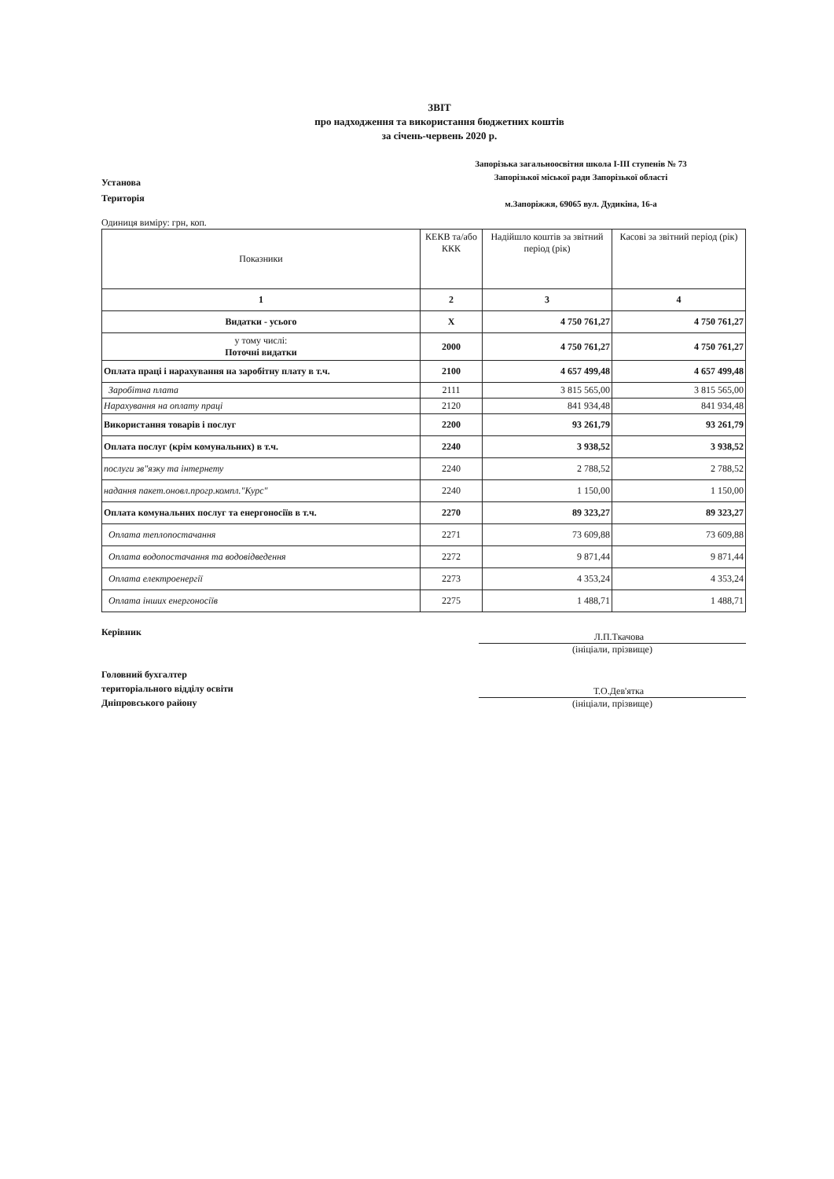ЗВІТ
про надходження та використання бюджетних коштів
за січень-червень 2020 р.
Установа
Територія
Запорізька загальноосвітня школа І-ІІІ ступенів № 73
Запорізької міської ради Запорізької області
м.Запоріжжя, 69065 вул. Дудикіна, 16-а
Одиниця виміру: грн, коп.
| Показники | КЕКВ та/або ККК | Надійшло коштів за звітний період (рік) | Касові за звітний період (рік) |
| --- | --- | --- | --- |
| 1 | 2 | 3 | 4 |
| Видатки - усього | Х | 4 750 761,27 | 4 750 761,27 |
| у тому числі: Поточні видатки | 2000 | 4 750 761,27 | 4 750 761,27 |
| Оплата праці і нарахування на заробітну плату в т.ч. | 2100 | 4 657 499,48 | 4 657 499,48 |
| Заробітна плата | 2111 | 3 815 565,00 | 3 815 565,00 |
| Нарахування на оплату праці | 2120 | 841 934,48 | 841 934,48 |
| Використання товарів і послуг | 2200 | 93 261,79 | 93 261,79 |
| Оплата послуг (крім комунальних) в т.ч. | 2240 | 3 938,52 | 3 938,52 |
| послуги зв"язку та інтернету | 2240 | 2 788,52 | 2 788,52 |
| надання пакет.оновл.прогр.компл."Курс" | 2240 | 1 150,00 | 1 150,00 |
| Оплата комунальних послуг та енергоносіїв в т.ч. | 2270 | 89 323,27 | 89 323,27 |
| Оплата теплопостачання | 2271 | 73 609,88 | 73 609,88 |
| Оплата водопостачання та водовідведення | 2272 | 9 871,44 | 9 871,44 |
| Оплата електроенергії | 2273 | 4 353,24 | 4 353,24 |
| Оплата інших енергоносіїв | 2275 | 1 488,71 | 1 488,71 |
Керівник
Головний бухгалтер
територіального відділу освіти
Дніпровського району
Л.П.Ткачова
(ініціали, прізвище)
Т.О.Дев'ятка
(ініціали, прізвище)